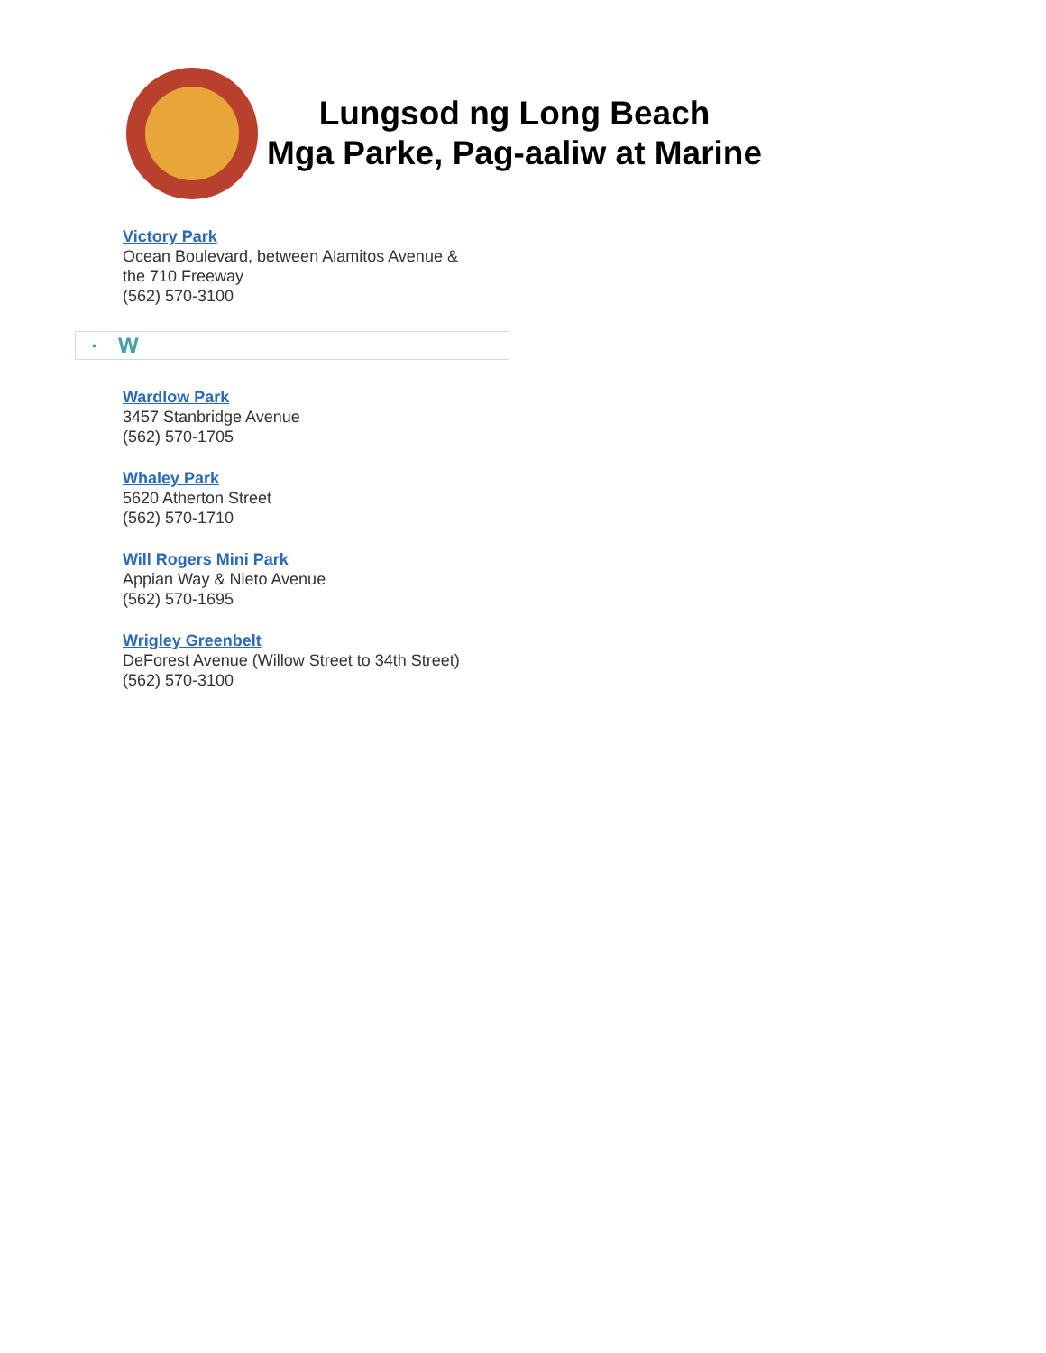Lungsod ng Long Beach
Mga Parke, Pag-aaliw at Marine
Victory Park
Ocean Boulevard, between Alamitos Avenue &
the 710 Freeway
(562) 570-3100
• W
Wardlow Park
3457 Stanbridge Avenue
(562) 570-1705
Whaley Park
5620 Atherton Street
(562) 570-1710
Will Rogers Mini Park
Appian Way & Nieto Avenue
(562) 570-1695
Wrigley Greenbelt
DeForest Avenue (Willow Street to 34th Street)
(562) 570-3100